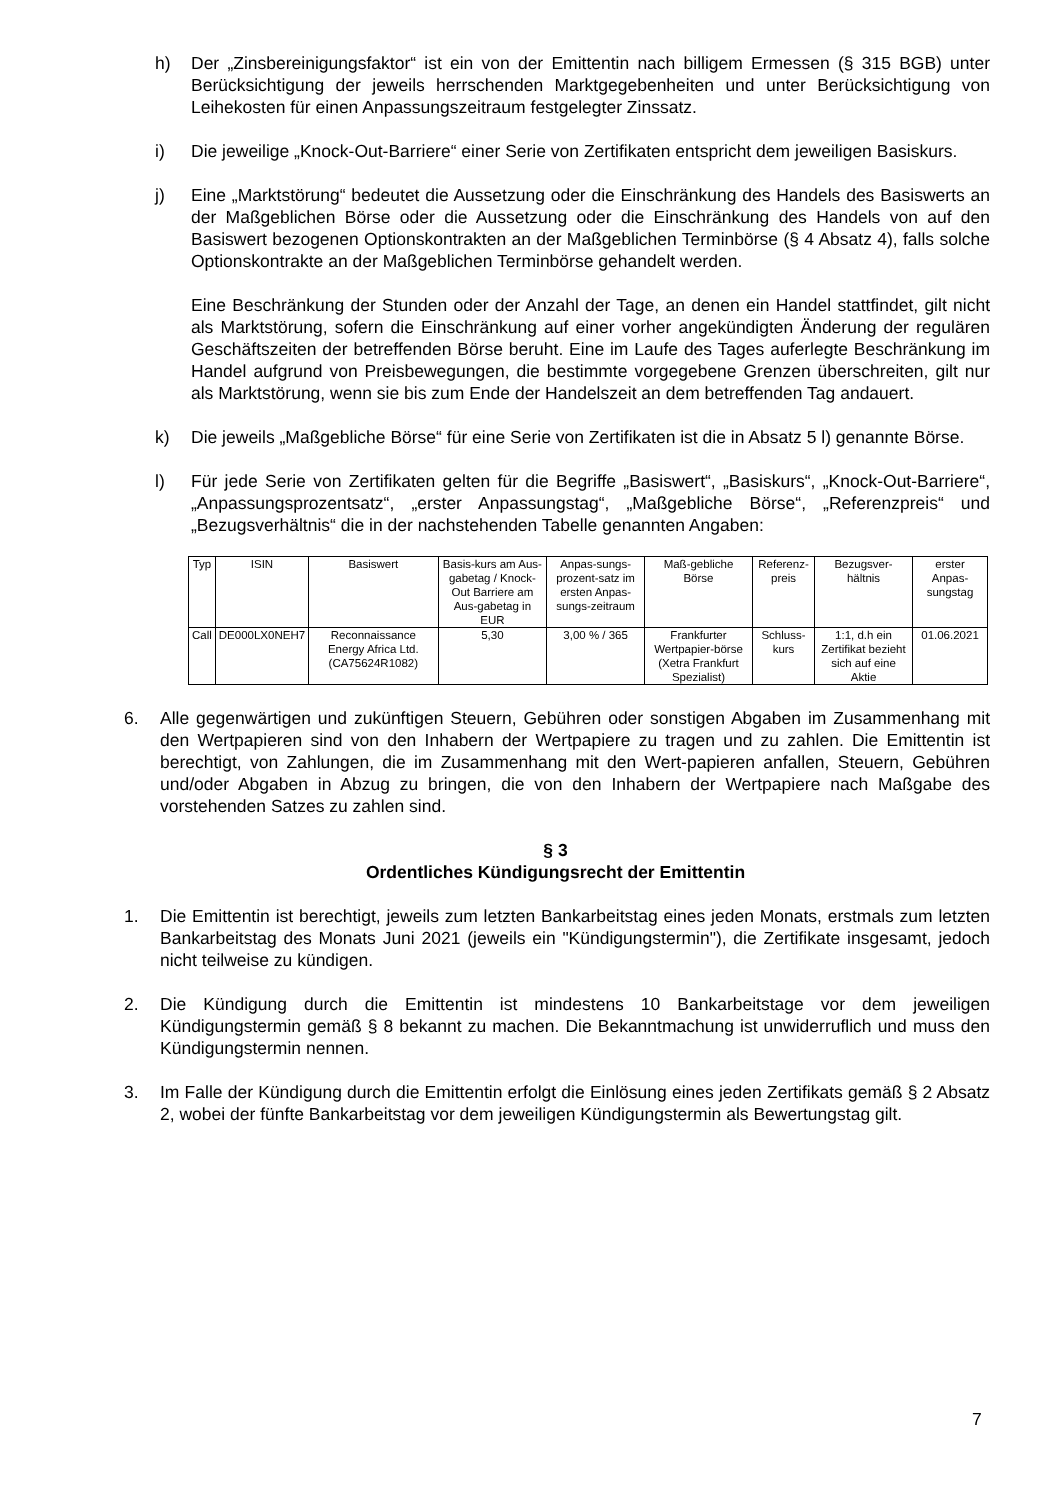h) Der „Zinsbereinigungsfaktor“ ist ein von der Emittentin nach billigem Ermessen (§ 315 BGB) unter Berücksichtigung der jeweils herrschenden Marktgegebenheiten und unter Berücksichtigung von Leihekosten für einen Anpassungszeitraum festgelegter Zinssatz.
i) Die jeweilige „Knock-Out-Barriere“ einer Serie von Zertifikaten entspricht dem jeweiligen Basiskurs.
j) Eine „Marktstörung“ bedeutet die Aussetzung oder die Einschränkung des Handels des Basiswerts an der Maßgeblichen Börse oder die Aussetzung oder die Einschränkung des Handels von auf den Basiswert bezogenen Optionskontrakten an der Maßgeblichen Terminbörse (§ 4 Absatz 4), falls solche Optionskontrakte an der Maßgeblichen Terminbörse gehandelt werden.
Eine Beschränkung der Stunden oder der Anzahl der Tage, an denen ein Handel stattfindet, gilt nicht als Marktstörung, sofern die Einschränkung auf einer vorher angekündigten Änderung der regulären Geschäftszeiten der betreffenden Börse beruht. Eine im Laufe des Tages auferlegte Beschränkung im Handel aufgrund von Preisbewegungen, die bestimmte vorgegebene Grenzen überschreiten, gilt nur als Marktstörung, wenn sie bis zum Ende der Handelszeit an dem betreffenden Tag andauert.
k) Die jeweils „Maßgebliche Börse“ für eine Serie von Zertifikaten ist die in Absatz 5 l) genannte Börse.
l) Für jede Serie von Zertifikaten gelten für die Begriffe „Basiswert“, „Basiskurs“, „Knock-Out-Barriere“, „Anpassungsprozentsatz“, „erster Anpassungstag“, „Maßgebliche Börse“, „Referenzpreis“ und „Bezugsverhältnis“ die in der nachstehenden Tabelle genannten Angaben:
| Typ | ISIN | Basiswert | Basis-kurs am Aus-gabetag / Knock-Out Barriere am Aus-gabetag in EUR | Anpas-sungs-prozent-satz im ersten Anpas-sungs-zeitraum | Maß-gebliche Börse | Referenz-preis | Bezugsver-hältnis | erster Anpas-sungstag |
| Call | DE000LX0NEH7 | Reconnaissance Energy Africa Ltd. (CA75624R1082) | 5,30 | 3,00 % / 365 | Frankfurter Wertpapier-börse (Xetra Frankfurt Spezialist) | Schluss-kurs | 1:1, d.h ein Zertifikat bezieht sich auf eine Aktie | 01.06.2021 |
6. Alle gegenwärtigen und zukünftigen Steuern, Gebühren oder sonstigen Abgaben im Zusammenhang mit den Wertpapieren sind von den Inhabern der Wertpapiere zu tragen und zu zahlen. Die Emittentin ist berechtigt, von Zahlungen, die im Zusammenhang mit den Wert-papieren anfallen, Steuern, Gebühren und/oder Abgaben in Abzug zu bringen, die von den Inhabern der Wertpapiere nach Maßgabe des vorstehenden Satzes zu zahlen sind.
§ 3
Ordentliches Kündigungsrecht der Emittentin
1. Die Emittentin ist berechtigt, jeweils zum letzten Bankarbeitstag eines jeden Monats, erstmals zum letzten Bankarbeitstag des Monats Juni 2021 (jeweils ein "Kündigungstermin"), die Zertifikate insgesamt, jedoch nicht teilweise zu kündigen.
2. Die Kündigung durch die Emittentin ist mindestens 10 Bankarbeitstage vor dem jeweiligen Kündigungstermin gemäß § 8 bekannt zu machen. Die Bekanntmachung ist unwiderruflich und muss den Kündigungstermin nennen.
3. Im Falle der Kündigung durch die Emittentin erfolgt die Einlösung eines jeden Zertifikats gemäß § 2 Absatz 2, wobei der fünfte Bankarbeitstag vor dem jeweiligen Kündigungstermin als Bewertungstag gilt.
7